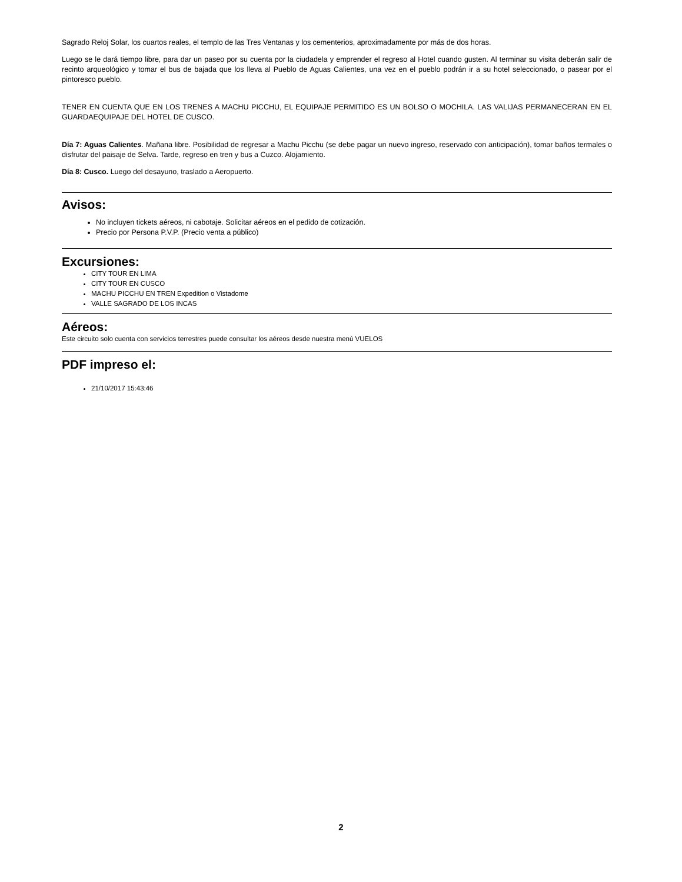Sagrado Reloj Solar, los cuartos reales, el templo de las Tres Ventanas y los cementerios, aproximadamente por más de dos horas.
Luego se le dará tiempo libre, para dar un paseo por su cuenta por la ciudadela y emprender el regreso al Hotel cuando gusten. Al terminar su visita deberán salir de recinto arqueológico y tomar el bus de bajada que los lleva al Pueblo de Aguas Calientes, una vez en el pueblo podrán ir a su hotel seleccionado, o pasear por el pintoresco pueblo.
TENER EN CUENTA QUE EN LOS TRENES A MACHU PICCHU, EL EQUIPAJE PERMITIDO ES UN BOLSO O MOCHILA. LAS VALIJAS PERMANECERAN EN EL GUARDAEQUIPAJE DEL HOTEL DE CUSCO.
Día 7: Aguas Calientes. Mañana libre. Posibilidad de regresar a Machu Picchu (se debe pagar un nuevo ingreso, reservado con anticipación), tomar baños termales o disfrutar del paisaje de Selva. Tarde, regreso en tren y bus a Cuzco. Alojamiento.
Día 8: Cusco. Luego del desayuno, traslado a Aeropuerto.
Avisos:
No incluyen tickets aéreos, ni cabotaje. Solicitar aéreos en el pedido de cotización.
Precio por Persona P.V.P. (Precio venta a público)
Excursiones:
CITY TOUR EN LIMA
CITY TOUR EN CUSCO
MACHU PICCHU EN TREN Expedition o Vistadome
VALLE SAGRADO DE LOS INCAS
Aéreos:
Este circuito solo cuenta con servicios terrestres puede consultar los aéreos desde nuestra menú VUELOS
PDF impreso el:
21/10/2017 15:43:46
2